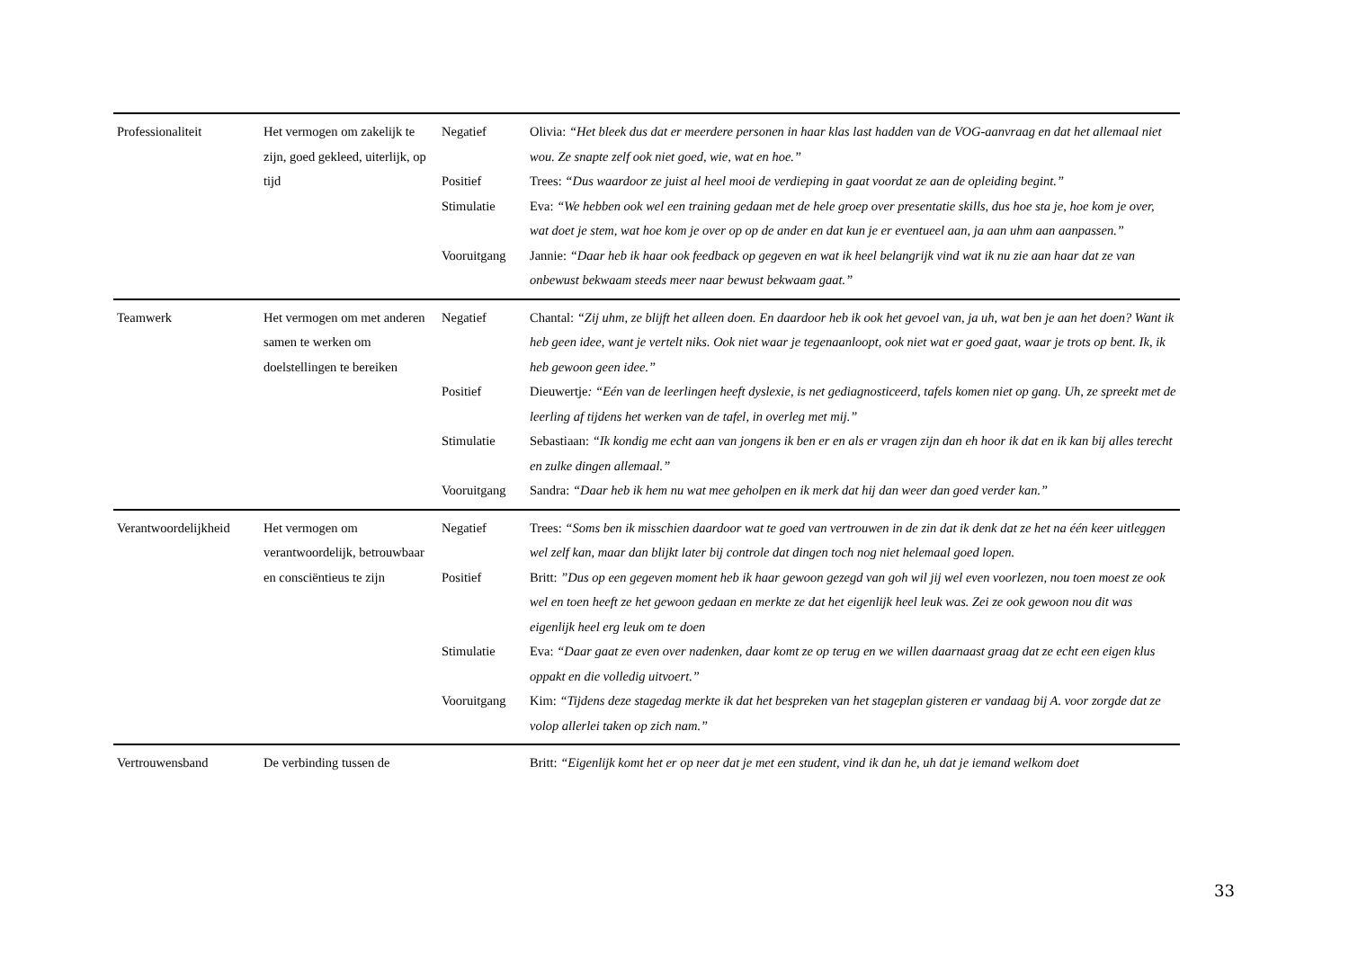| Professionaliteit | Het vermogen om zakelijk te zijn, goed gekleed, uiterlijk, op tijd | Negatief | Olivia: “Het bleek dus dat er meerdere personen in haar klas last hadden van de VOG-aanvraag en dat het allemaal niet wou. Ze snapte zelf ook niet goed, wie, wat en hoe.” |
| | | Positief | Trees: “Dus waardoor ze juist al heel mooi de verdieping in gaat voordat ze aan de opleiding begint.” |
| | | Stimulatie | Eva: “We hebben ook wel een training gedaan met de hele groep over presentatie skills, dus hoe sta je, hoe kom je over, wat doet je stem, wat hoe kom je over op op de ander en dat kun je er eventueel aan, ja aan uhm aan aanpassen.” |
| | | Vooruitgang | Jannie: “Daar heb ik haar ook feedback op gegeven en wat ik heel belangrijk vind wat ik nu zie aan haar dat ze van onbewust bekwaam steeds meer naar bewust bekwaam gaat.” |
| Teamwerk | Het vermogen om met anderen samen te werken om doelstellingen te bereiken | Negatief | Chantal: “Zij uhm, ze blijft het alleen doen. En daardoor heb ik ook het gevoel van, ja uh, wat ben je aan het doen? Want ik heb geen idee, want je vertelt niks. Ook niet waar je tegenaanloopt, ook niet wat er goed gaat, waar je trots op bent. Ik, ik heb gewoon geen idee.” |
| | | Positief | Dieuwertje : “Eén van de leerlingen heeft dyslexie, is net gediagnosticeerd, tafels komen niet op gang. Uh, ze spreekt met de leerling af tijdens het werken van de tafel, in overleg met mij.” |
| | | Stimulatie | Sebastiaan: “Ik kondig me echt aan van jongens ik ben er en als er vragen zijn dan eh hoor ik dat en ik kan bij alles terecht en zulke dingen allemaal.” |
| | | Vooruitgang | Sandra: “Daar heb ik hem nu wat mee geholpen en ik merk dat hij dan weer dan goed verder kan.” |
| Verantwoordelijkheid | Het vermogen om verantwoordelijk, betrouwbaar en consciëntieus te zijn | Negatief | Trees: “Soms ben ik misschien daardoor wat te goed van vertrouwen in de zin dat ik denk dat ze het na één keer uitleggen wel zelf kan, maar dan blijkt later bij controle dat dingen toch nog niet helemaal goed lopen. |
| | | Positief | Britt: ”Dus op een gegeven moment heb ik haar gewoon gezegd van goh wil jij wel even voorlezen, nou toen moest ze ook wel en toen heeft ze het gewoon gedaan en merkte ze dat het eigenlijk heel leuk was. Zei ze ook gewoon nou dit was eigenlijk heel erg leuk om te doen |
| | | Stimulatie | Eva: “Daar gaat ze even over nadenken, daar komt ze op terug en we willen daarnaast graag dat ze echt een eigen klus oppakt en die volledig uitvoert.” |
| | | Vooruitgang | Kim: “Tijdens deze stagedag merkte ik dat het bespreken van het stageplan gisteren er vandaag bij A. voor zorgde dat ze volop allerlei taken op zich nam.” |
| Vertrouwensband | De verbinding tussen de | | Britt: “Eigenlijk komt het er op neer dat je met een student, vind ik dan he, uh dat je iemand welkom doet |
33